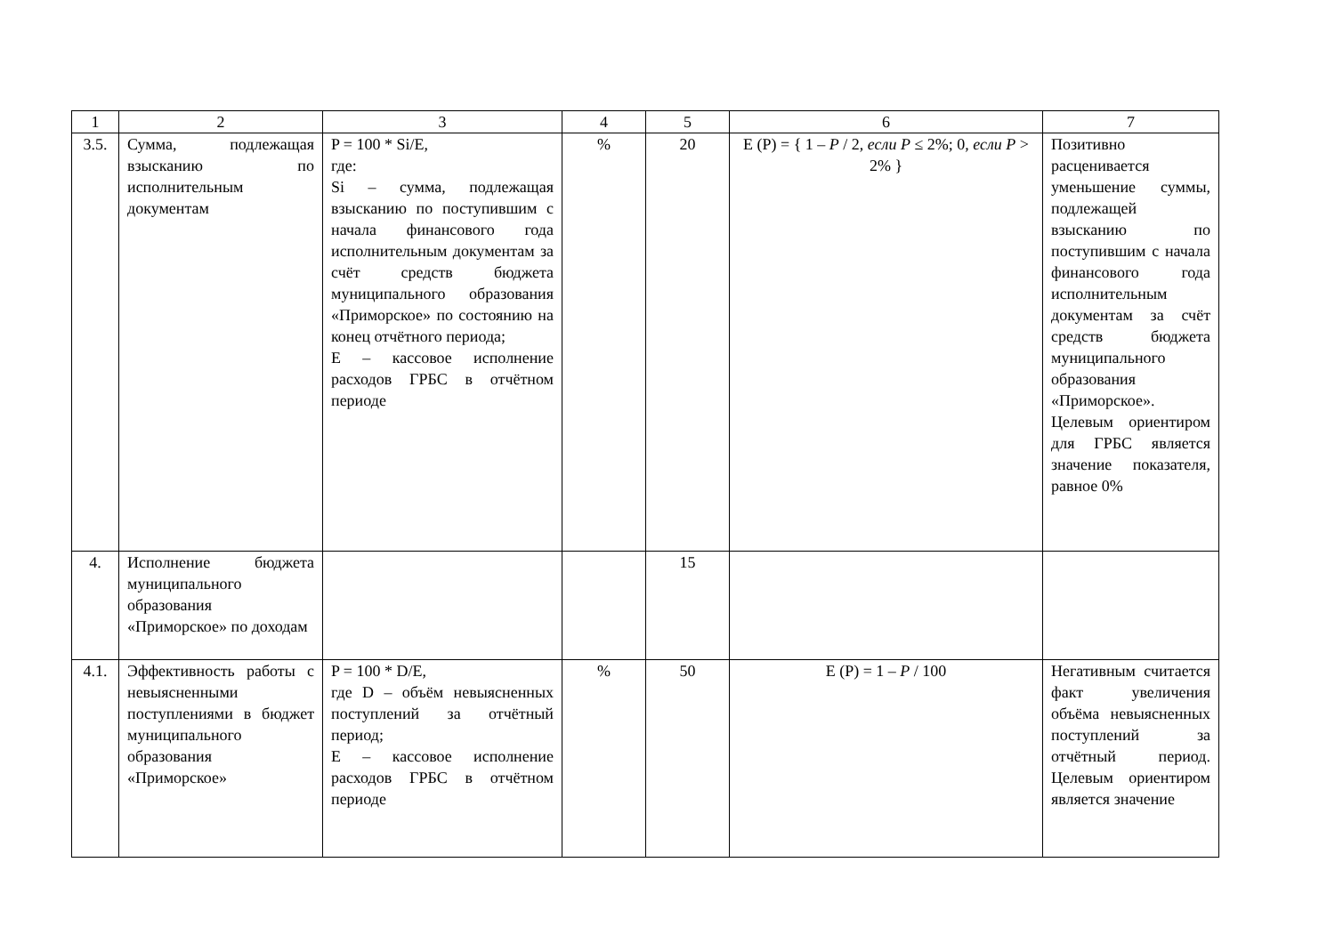| 1 | 2 | 3 | 4 | 5 | 6 | 7 |
| --- | --- | --- | --- | --- | --- | --- |
| 3.5. | Сумма, подлежащая взысканию по исполнительным документам | P = 100 * Si/E, где: Si – сумма, подлежащая взысканию по поступившим с начала финансового года исполнительным документам за счёт средств бюджета муниципального образования «Приморское» по состоянию на конец отчётного периода; E – кассовое исполнение расходов ГРБС в отчётном периоде | % | 20 | E (P) = { 1 – P / 2, если P ≤ 2%; 0, если P > 2% } | Позитивно расценивается уменьшение суммы, подлежащей взысканию по поступившим с начала финансового года исполнительным документам за счёт средств бюджета муниципального образования «Приморское». Целевым ориентиром для ГРБС является значение показателя, равное 0% |
| 4. | Исполнение бюджета муниципального образования «Приморское» по доходам | | | 15 | | |
| 4.1. | Эффективность работы с невыясненными поступлениями в бюджет муниципального образования «Приморское» | P = 100 * D/E, где D – объём невыясненных поступлений за отчётный период; E – кассовое исполнение расходов ГРБС в отчётном периоде | % | 50 | E (P) = 1 – P / 100 | Негативным считается факт увеличения объёма невыясненных поступлений за отчётный период. Целевым ориентиром является значение |